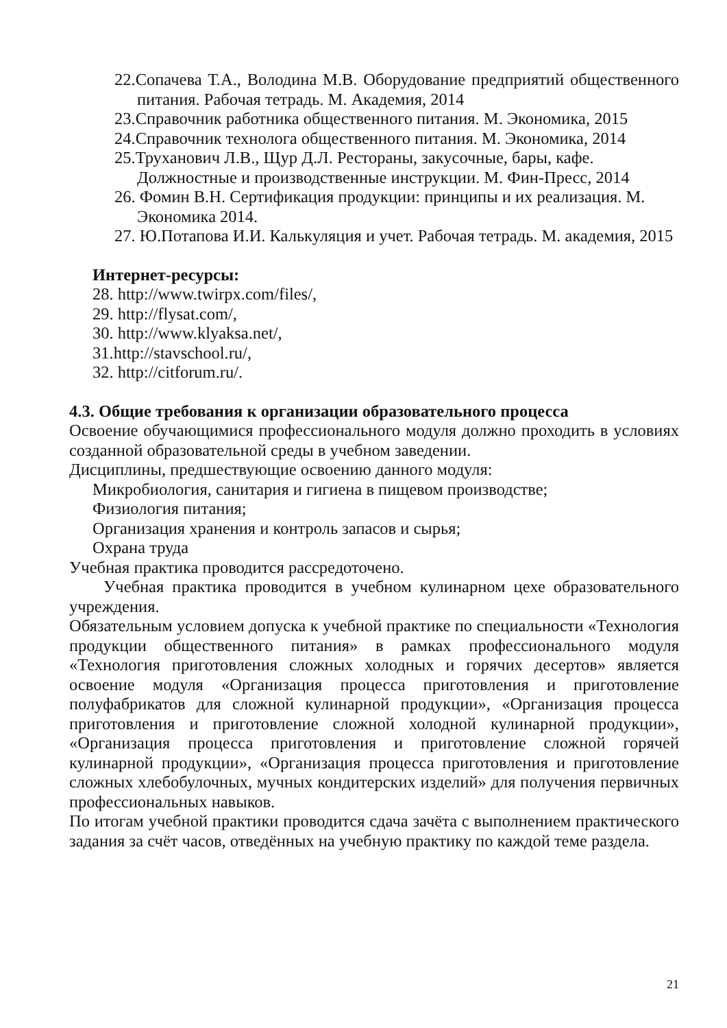22.Сопачева Т.А., Володина М.В. Оборудование предприятий общественного питания. Рабочая тетрадь. М. Академия, 2014
23.Справочник работника общественного питания. М. Экономика, 2015
24.Справочник технолога общественного питания. М. Экономика, 2014
25.Труханович Л.В., Щур Д.Л. Рестораны, закусочные, бары, кафе. Должностные и производственные инструкции. М. Фин-Пресс, 2014
26. Фомин В.Н. Сертификация продукции: принципы и их реализация. М. Экономика 2014.
27. Ю.Потапова И.И. Калькуляция и учет. Рабочая тетрадь. М. академия, 2015
Интернет-ресурсы:
28. http://www.twirpx.com/files/,
29. http://flysat.com/,
30. http://www.klyaksa.net/,
31.http://stavschool.ru/,
32. http://citforum.ru/.
4.3. Общие требования к организации образовательного процесса
Освоение обучающимися профессионального модуля должно проходить в условиях созданной образовательной среды в учебном заведении.
Дисциплины, предшествующие освоению данного модуля:
Микробиология, санитария и гигиена в пищевом производстве;
Физиология питания;
Организация хранения и контроль запасов и сырья;
Охрана труда
Учебная практика проводится рассредоточено.
Учебная практика проводится в учебном кулинарном цехе образовательного учреждения.
Обязательным условием допуска к учебной практике по специальности «Технология продукции общественного питания» в рамках профессионального модуля «Технология приготовления сложных холодных и горячих десертов» является освоение модуля «Организация процесса приготовления и приготовление полуфабрикатов для сложной кулинарной продукции», «Организация процесса приготовления и приготовление сложной холодной кулинарной продукции», «Организация процесса приготовления и приготовление сложной горячей кулинарной продукции», «Организация процесса приготовления и приготовление сложных хлебобулочных, мучных кондитерских изделий» для получения первичных профессиональных навыков.
По итогам учебной практики проводится сдача зачёта с выполнением практического задания за счёт часов, отведённых на учебную практику по каждой теме раздела.
21